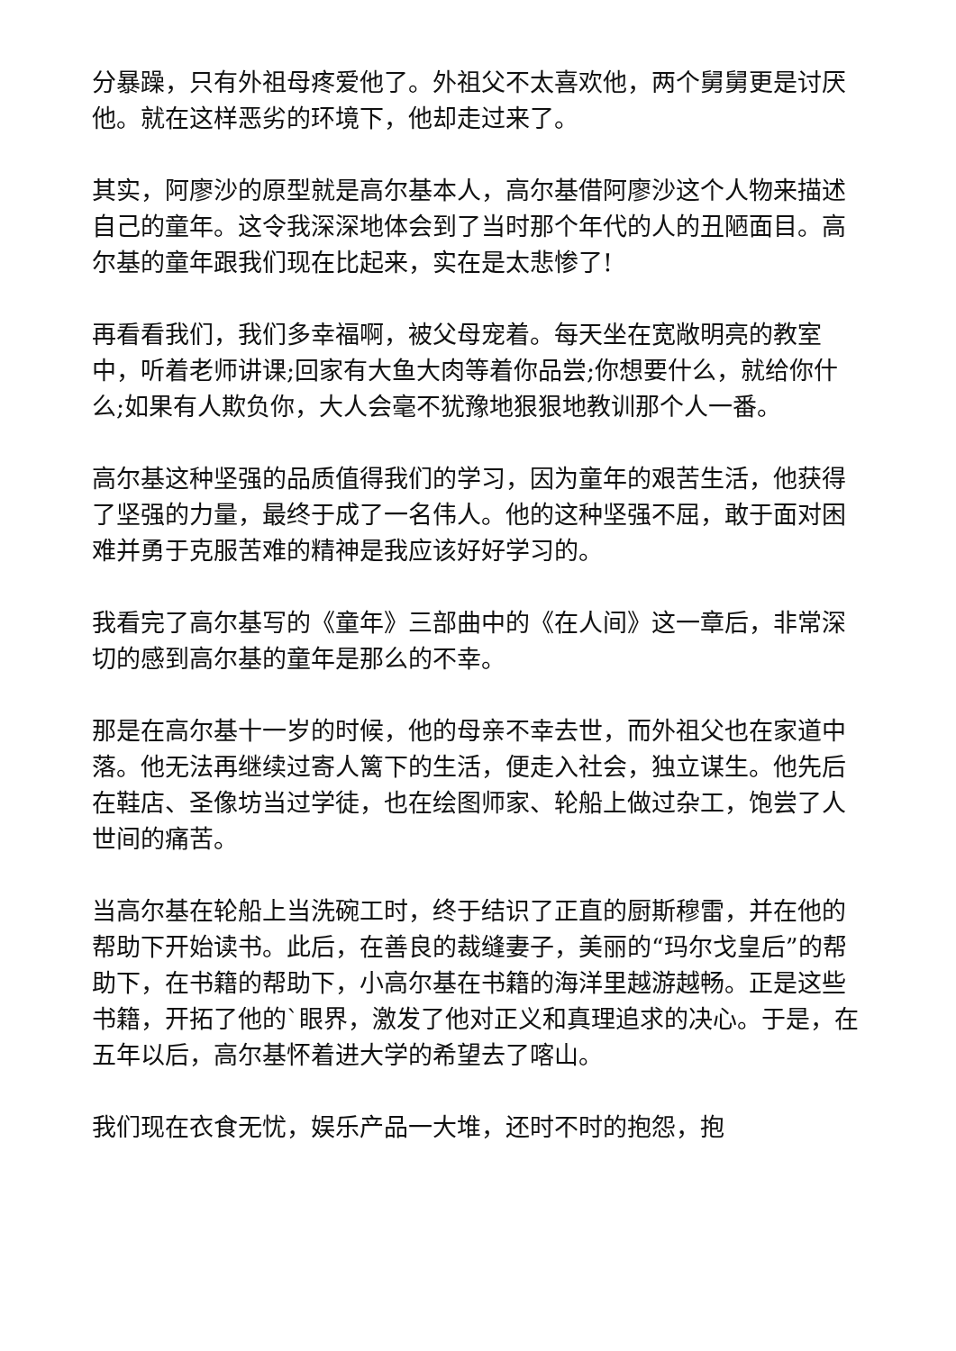分暴躁，只有外祖母疼爱他了。外祖父不太喜欢他，两个舅舅更是讨厌他。就在这样恶劣的环境下，他却走过来了。
其实，阿廖沙的原型就是高尔基本人，高尔基借阿廖沙这个人物来描述自己的童年。这令我深深地体会到了当时那个年代的人的丑陋面目。高尔基的童年跟我们现在比起来，实在是太悲惨了!
再看看我们，我们多幸福啊，被父母宠着。每天坐在宽敞明亮的教室中，听着老师讲课;回家有大鱼大肉等着你品尝;你想要什么，就给你什么;如果有人欺负你，大人会毫不犹豫地狠狠地教训那个人一番。
高尔基这种坚强的品质值得我们的学习，因为童年的艰苦生活，他获得了坚强的力量，最终于成了一名伟人。他的这种坚强不屈，敢于面对困难并勇于克服苦难的精神是我应该好好学习的。
我看完了高尔基写的《童年》三部曲中的《在人间》这一章后，非常深切的感到高尔基的童年是那么的不幸。
那是在高尔基十一岁的时候，他的母亲不幸去世，而外祖父也在家道中落。他无法再继续过寄人篱下的生活，便走入社会，独立谋生。他先后在鞋店、圣像坊当过学徒，也在绘图师家、轮船上做过杂工，饱尝了人世间的痛苦。
当高尔基在轮船上当洗碗工时，终于结识了正直的厨斯穆雷，并在他的帮助下开始读书。此后，在善良的裁缝妻子，美丽的“玛尔戈皇后”的帮助下，在书籍的帮助下，小高尔基在书籍的海洋里越游越畅。正是这些书籍，开拓了他的`眼界，激发了他对正义和真理追求的决心。于是，在五年以后，高尔基怀着进大学的希望去了喀山。
我们现在衣食无忧，娱乐产品一大堆，还时不时的抱怨，抱